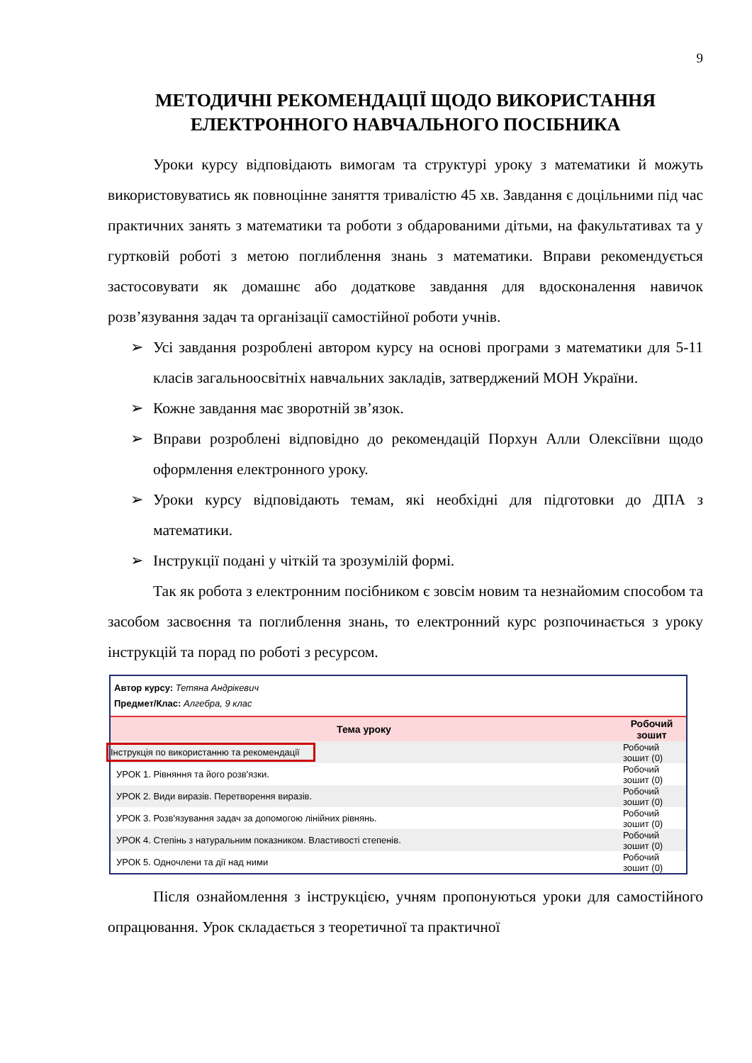9
МЕТОДИЧНІ РЕКОМЕНДАЦІЇ ЩОДО ВИКОРИСТАННЯ ЕЛЕКТРОННОГО НАВЧАЛЬНОГО ПОСІБНИКА
Уроки курсу відповідають вимогам та структурі уроку з математики й можуть використовуватись як повноцінне заняття тривалістю 45 хв. Завдання є доцільними під час практичних занять з математики та роботи з обдарованими дітьми, на факультативах та у гуртковій роботі з метою поглиблення знань з математики. Вправи рекомендується застосовувати як домашнє або додаткове завдання для вдосконалення навичок розв’язування задач та організації самостійної роботи учнів.
➢ Усі завдання розроблені автором курсу на основі програми з математики для 5-11 класів загальноосвітніх навчальних закладів, затверджений МОН України.
➢ Кожне завдання має зворотній зв’язок.
➢ Вправи розроблені відповідно до рекомендацій Порхун Алли Олексіївни щодо оформлення електронного уроку.
➢ Уроки курсу відповідають темам, які необхідні для підготовки до ДПА з математики.
➢ Інструкції подані у чіткій та зрозумілій формі.
Так як робота з електронним посібником є зовсім новим та незнайомим способом та засобом засвоєння та поглиблення знань, то електронний курс розпочинається з уроку інструкцій та порад по роботі з ресурсом.
Автор курсу: Тетяна Андрікевич
Предмет/Клас: Алгебра, 9 клас
| Тема уроку | Робочий зошит |
| --- | --- |
| Інструкція по використанню та рекомендації | Робочий зошит (0) |
| УРОК 1. Рівняння та його розв'язки. | Робочий зошит (0) |
| УРОК 2. Види виразів. Перетворення виразів. | Робочий зошит (0) |
| УРОК 3. Розв'язування задач за допомогою лінійних рівнянь. | Робочий зошит (0) |
| УРОК 4. Степінь з натуральним показником. Властивості степенів. | Робочий зошит (0) |
| УРОК 5. Одночлени та дії над ними | Робочий зошит (0) |
Після ознайомлення з інструкцією, учням пропонуються уроки для самостійного опрацювання. Урок складається з теоретичної та практичної